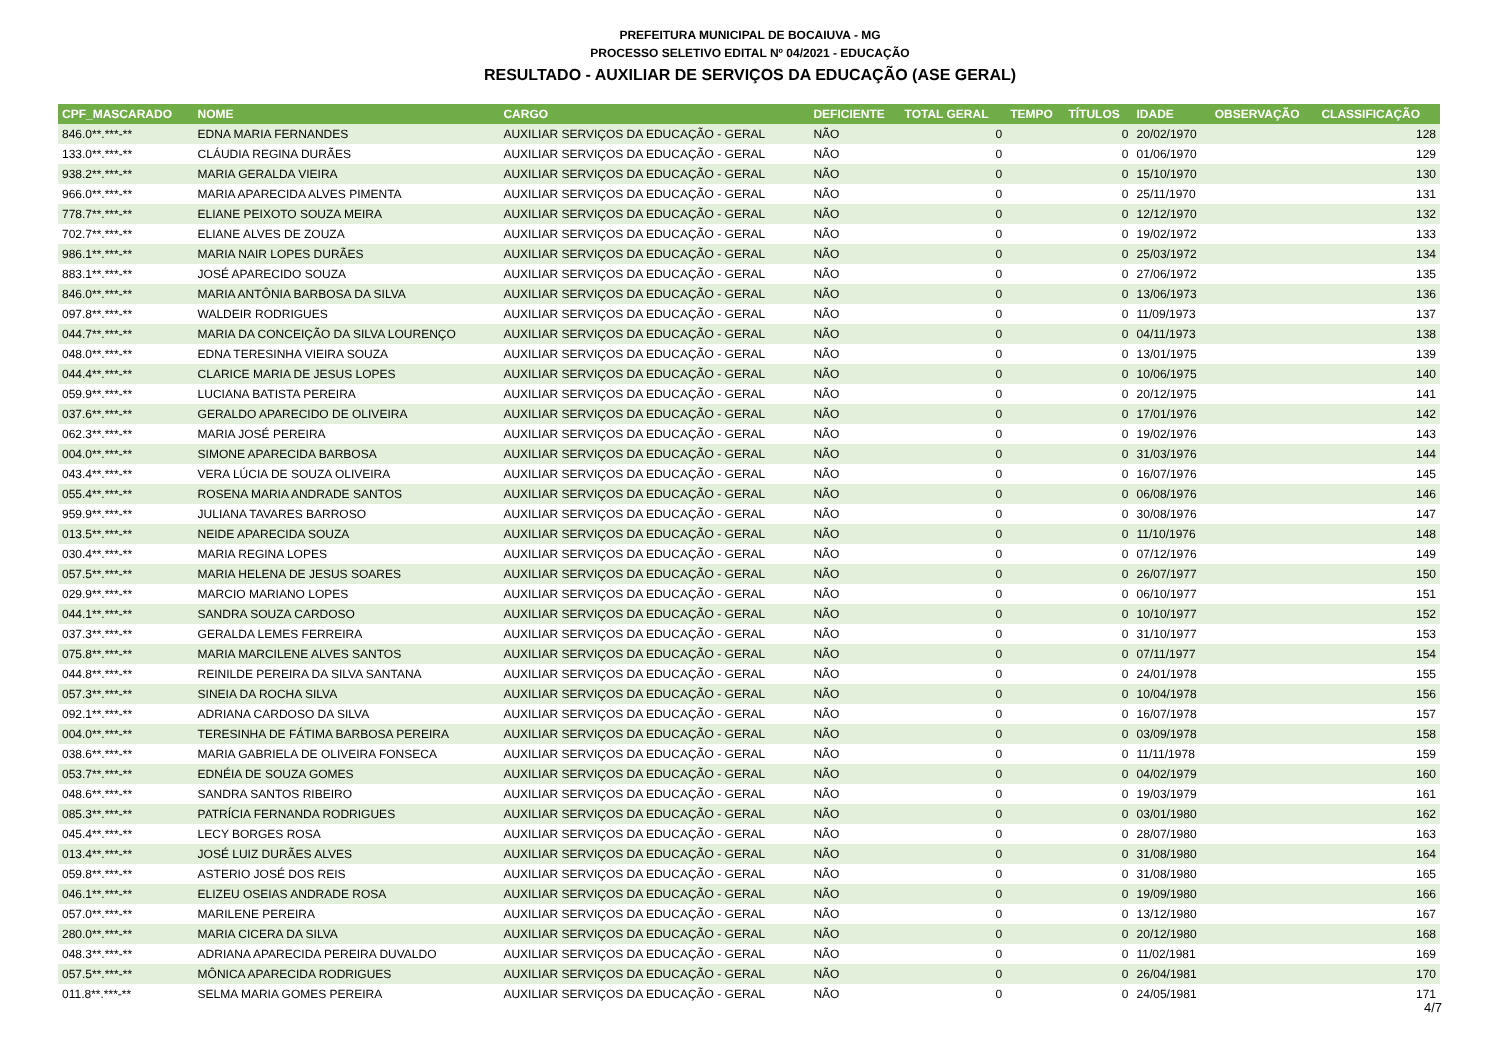PREFEITURA MUNICIPAL DE BOCAIUVA - MG
PROCESSO SELETIVO EDITAL Nº 04/2021 - EDUCAÇÃO
RESULTADO - AUXILIAR DE SERVIÇOS DA EDUCAÇÃO (ASE GERAL)
| CPF_MASCARADO | NOME | CARGO | DEFICIENTE | TOTAL GERAL | TEMPO | TÍTULOS | IDADE | OBSERVAÇÃO | CLASSIFICAÇÃO |
| --- | --- | --- | --- | --- | --- | --- | --- | --- | --- |
| 846.0**.***-** | EDNA MARIA FERNANDES | AUXILIAR SERVIÇOS DA EDUCAÇÃO - GERAL | NÃO | 0 | | 0 | 20/02/1970 | | 128 |
| 133.0**.***-** | CLÁUDIA REGINA DURÃES | AUXILIAR SERVIÇOS DA EDUCAÇÃO - GERAL | NÃO | 0 | | 0 | 01/06/1970 | | 129 |
| 938.2**.***-** | MARIA GERALDA VIEIRA | AUXILIAR SERVIÇOS DA EDUCAÇÃO - GERAL | NÃO | 0 | | 0 | 15/10/1970 | | 130 |
| 966.0**.***-** | MARIA APARECIDA ALVES PIMENTA | AUXILIAR SERVIÇOS DA EDUCAÇÃO - GERAL | NÃO | 0 | | 0 | 25/11/1970 | | 131 |
| 778.7**.***-** | ELIANE PEIXOTO SOUZA MEIRA | AUXILIAR SERVIÇOS DA EDUCAÇÃO - GERAL | NÃO | 0 | | 0 | 12/12/1970 | | 132 |
| 702.7**.***-** | ELIANE ALVES DE ZOUZA | AUXILIAR SERVIÇOS DA EDUCAÇÃO - GERAL | NÃO | 0 | | 0 | 19/02/1972 | | 133 |
| 986.1**.***-** | MARIA NAIR LOPES DURÃES | AUXILIAR SERVIÇOS DA EDUCAÇÃO - GERAL | NÃO | 0 | | 0 | 25/03/1972 | | 134 |
| 883.1**.***-** | JOSÉ APARECIDO SOUZA | AUXILIAR SERVIÇOS DA EDUCAÇÃO - GERAL | NÃO | 0 | | 0 | 27/06/1972 | | 135 |
| 846.0**.***-** | MARIA ANTÔNIA BARBOSA DA SILVA | AUXILIAR SERVIÇOS DA EDUCAÇÃO - GERAL | NÃO | 0 | | 0 | 13/06/1973 | | 136 |
| 097.8**.***-** | WALDEIR RODRIGUES | AUXILIAR SERVIÇOS DA EDUCAÇÃO - GERAL | NÃO | 0 | | 0 | 11/09/1973 | | 137 |
| 044.7**.***-** | MARIA DA CONCEIÇÃO DA SILVA LOURENÇO | AUXILIAR SERVIÇOS DA EDUCAÇÃO - GERAL | NÃO | 0 | | 0 | 04/11/1973 | | 138 |
| 048.0**.***-** | EDNA TERESINHA VIEIRA SOUZA | AUXILIAR SERVIÇOS DA EDUCAÇÃO - GERAL | NÃO | 0 | | 0 | 13/01/1975 | | 139 |
| 044.4**.***-** | CLARICE MARIA DE JESUS LOPES | AUXILIAR SERVIÇOS DA EDUCAÇÃO - GERAL | NÃO | 0 | | 0 | 10/06/1975 | | 140 |
| 059.9**.***-** | LUCIANA BATISTA PEREIRA | AUXILIAR SERVIÇOS DA EDUCAÇÃO - GERAL | NÃO | 0 | | 0 | 20/12/1975 | | 141 |
| 037.6**.***-** | GERALDO APARECIDO DE OLIVEIRA | AUXILIAR SERVIÇOS DA EDUCAÇÃO - GERAL | NÃO | 0 | | 0 | 17/01/1976 | | 142 |
| 062.3**.***-** | MARIA JOSÉ PEREIRA | AUXILIAR SERVIÇOS DA EDUCAÇÃO - GERAL | NÃO | 0 | | 0 | 19/02/1976 | | 143 |
| 004.0**.***-** | SIMONE APARECIDA BARBOSA | AUXILIAR SERVIÇOS DA EDUCAÇÃO - GERAL | NÃO | 0 | | 0 | 31/03/1976 | | 144 |
| 043.4**.***-** | VERA LÚCIA DE SOUZA OLIVEIRA | AUXILIAR SERVIÇOS DA EDUCAÇÃO - GERAL | NÃO | 0 | | 0 | 16/07/1976 | | 145 |
| 055.4**.***-** | ROSENA MARIA ANDRADE SANTOS | AUXILIAR SERVIÇOS DA EDUCAÇÃO - GERAL | NÃO | 0 | | 0 | 06/08/1976 | | 146 |
| 959.9**.***-** | JULIANA TAVARES BARROSO | AUXILIAR SERVIÇOS DA EDUCAÇÃO - GERAL | NÃO | 0 | | 0 | 30/08/1976 | | 147 |
| 013.5**.***-** | NEIDE APARECIDA SOUZA | AUXILIAR SERVIÇOS DA EDUCAÇÃO - GERAL | NÃO | 0 | | 0 | 11/10/1976 | | 148 |
| 030.4**.***-** | MARIA REGINA LOPES | AUXILIAR SERVIÇOS DA EDUCAÇÃO - GERAL | NÃO | 0 | | 0 | 07/12/1976 | | 149 |
| 057.5**.***-** | MARIA HELENA DE JESUS SOARES | AUXILIAR SERVIÇOS DA EDUCAÇÃO - GERAL | NÃO | 0 | | 0 | 26/07/1977 | | 150 |
| 029.9**.***-** | MARCIO MARIANO LOPES | AUXILIAR SERVIÇOS DA EDUCAÇÃO - GERAL | NÃO | 0 | | 0 | 06/10/1977 | | 151 |
| 044.1**.***-** | SANDRA SOUZA CARDOSO | AUXILIAR SERVIÇOS DA EDUCAÇÃO - GERAL | NÃO | 0 | | 0 | 10/10/1977 | | 152 |
| 037.3**.***-** | GERALDA LEMES FERREIRA | AUXILIAR SERVIÇOS DA EDUCAÇÃO - GERAL | NÃO | 0 | | 0 | 31/10/1977 | | 153 |
| 075.8**.***-** | MARIA MARCILENE ALVES SANTOS | AUXILIAR SERVIÇOS DA EDUCAÇÃO - GERAL | NÃO | 0 | | 0 | 07/11/1977 | | 154 |
| 044.8**.***-** | REINILDE PEREIRA DA SILVA SANTANA | AUXILIAR SERVIÇOS DA EDUCAÇÃO - GERAL | NÃO | 0 | | 0 | 24/01/1978 | | 155 |
| 057.3**.***-** | SINEIA DA ROCHA SILVA | AUXILIAR SERVIÇOS DA EDUCAÇÃO - GERAL | NÃO | 0 | | 0 | 10/04/1978 | | 156 |
| 092.1**.***-** | ADRIANA CARDOSO DA SILVA | AUXILIAR SERVIÇOS DA EDUCAÇÃO - GERAL | NÃO | 0 | | 0 | 16/07/1978 | | 157 |
| 004.0**.***-** | TERESINHA DE FÁTIMA BARBOSA PEREIRA | AUXILIAR SERVIÇOS DA EDUCAÇÃO - GERAL | NÃO | 0 | | 0 | 03/09/1978 | | 158 |
| 038.6**.***-** | MARIA GABRIELA DE OLIVEIRA FONSECA | AUXILIAR SERVIÇOS DA EDUCAÇÃO - GERAL | NÃO | 0 | | 0 | 11/11/1978 | | 159 |
| 053.7**.***-** | EDNÉIA DE SOUZA GOMES | AUXILIAR SERVIÇOS DA EDUCAÇÃO - GERAL | NÃO | 0 | | 0 | 04/02/1979 | | 160 |
| 048.6**.***-** | SANDRA SANTOS RIBEIRO | AUXILIAR SERVIÇOS DA EDUCAÇÃO - GERAL | NÃO | 0 | | 0 | 19/03/1979 | | 161 |
| 085.3**.***-** | PATRÍCIA FERNANDA RODRIGUES | AUXILIAR SERVIÇOS DA EDUCAÇÃO - GERAL | NÃO | 0 | | 0 | 03/01/1980 | | 162 |
| 045.4**.***-** | LECY BORGES ROSA | AUXILIAR SERVIÇOS DA EDUCAÇÃO - GERAL | NÃO | 0 | | 0 | 28/07/1980 | | 163 |
| 013.4**.***-** | JOSÉ LUIZ DURÃES ALVES | AUXILIAR SERVIÇOS DA EDUCAÇÃO - GERAL | NÃO | 0 | | 0 | 31/08/1980 | | 164 |
| 059.8**.***-** | ASTERIO JOSÉ DOS REIS | AUXILIAR SERVIÇOS DA EDUCAÇÃO - GERAL | NÃO | 0 | | 0 | 31/08/1980 | | 165 |
| 046.1**.***-** | ELIZEU OSEIAS ANDRADE ROSA | AUXILIAR SERVIÇOS DA EDUCAÇÃO - GERAL | NÃO | 0 | | 0 | 19/09/1980 | | 166 |
| 057.0**.***-** | MARILENE PEREIRA | AUXILIAR SERVIÇOS DA EDUCAÇÃO - GERAL | NÃO | 0 | | 0 | 13/12/1980 | | 167 |
| 280.0**.***-** | MARIA CICERA DA SILVA | AUXILIAR SERVIÇOS DA EDUCAÇÃO - GERAL | NÃO | 0 | | 0 | 20/12/1980 | | 168 |
| 048.3**.***-** | ADRIANA APARECIDA PEREIRA DUVALDO | AUXILIAR SERVIÇOS DA EDUCAÇÃO - GERAL | NÃO | 0 | | 0 | 11/02/1981 | | 169 |
| 057.5**.***-** | MÔNICA APARECIDA RODRIGUES | AUXILIAR SERVIÇOS DA EDUCAÇÃO - GERAL | NÃO | 0 | | 0 | 26/04/1981 | | 170 |
| 011.8**.***-** | SELMA MARIA GOMES PEREIRA | AUXILIAR SERVIÇOS DA EDUCAÇÃO - GERAL | NÃO | 0 | | 0 | 24/05/1981 | | 171 |
4/7